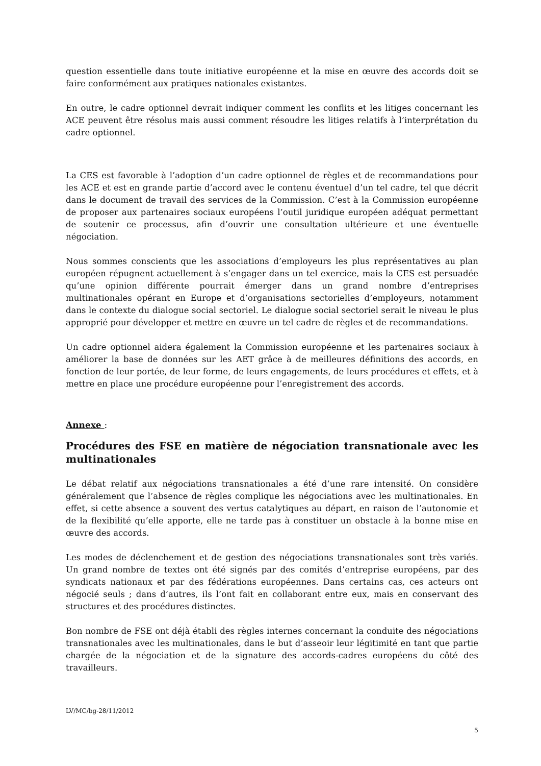question essentielle dans toute initiative européenne et la mise en œuvre des accords doit se faire conformément aux pratiques nationales existantes.
En outre, le cadre optionnel devrait indiquer comment les conflits et les litiges concernant les ACE peuvent être résolus mais aussi comment résoudre les litiges relatifs à l’interprétation du cadre optionnel.
La CES est favorable à l’adoption d’un cadre optionnel de règles et de recommandations pour les ACE et est en grande partie d’accord avec le contenu éventuel d’un tel cadre, tel que décrit dans le document de travail des services de la Commission. C’est à la Commission européenne de proposer aux partenaires sociaux européens l’outil juridique européen adéquat permettant de soutenir ce processus, afin d’ouvrir une consultation ultérieure et une éventuelle négociation.
Nous sommes conscients que les associations d’employeurs les plus représentatives au plan européen répugnent actuellement à s’engager dans un tel exercice, mais la CES est persuadée qu’une opinion différente pourrait émerger dans un grand nombre d’entreprises multinationales opérant en Europe et d’organisations sectorielles d’employeurs, notamment dans le contexte du dialogue social sectoriel. Le dialogue social sectoriel serait le niveau le plus approprié pour développer et mettre en œuvre un tel cadre de règles et de recommandations.
Un cadre optionnel aidera également la Commission européenne et les partenaires sociaux à améliorer la base de données sur les AET grâce à de meilleures définitions des accords, en fonction de leur portée, de leur forme, de leurs engagements, de leurs procédures et effets, et à mettre en place une procédure européenne pour l’enregistrement des accords.
Annexe :
Procédures des FSE en matière de négociation transnationale avec les multinationales
Le débat relatif aux négociations transnationales a été d’une rare intensité. On considère généralement que l’absence de règles complique les négociations avec les multinationales. En effet, si cette absence a souvent des vertus catalytiques au départ, en raison de l’autonomie et de la flexibilité qu’elle apporte, elle ne tarde pas à constituer un obstacle à la bonne mise en œuvre des accords.
Les modes de déclenchement et de gestion des négociations transnationales sont très variés. Un grand nombre de textes ont été signés par des comités d’entreprise européens, par des syndicats nationaux et par des fédérations européennes. Dans certains cas, ces acteurs ont négocié seuls ; dans d’autres, ils l’ont fait en collaborant entre eux, mais en conservant des structures et des procédures distinctes.
Bon nombre de FSE ont déjà établi des règles internes concernant la conduite des négociations transnationales avec les multinationales, dans le but d’asseoir leur légitimité en tant que partie chargée de la négociation et de la signature des accords-cadres européens du côté des travailleurs.
LV/MC/bg-28/11/2012
5